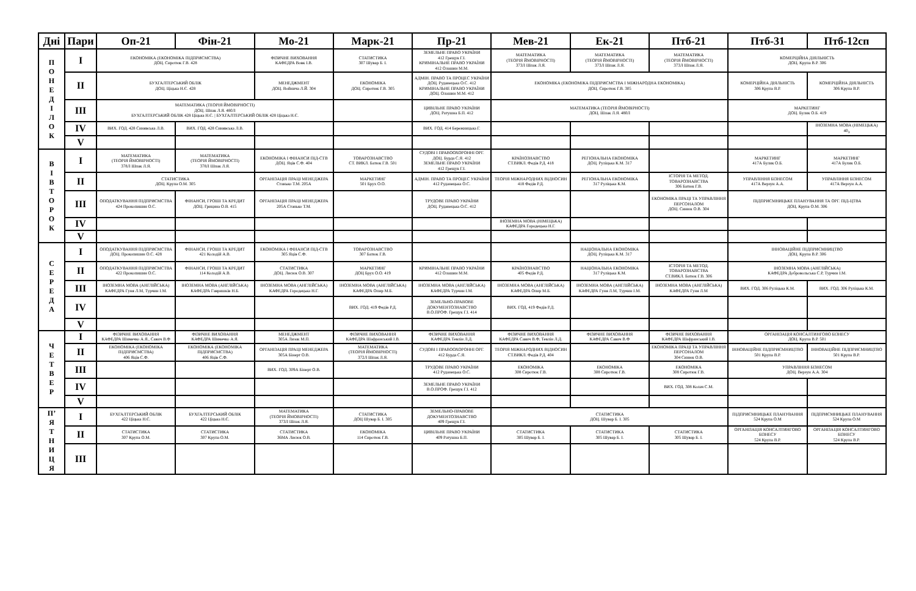| Дні | Пари | Оп-21 | Фін-21 | Мо-21 | Марк-21 | Пр-21 | Мев-21 | Ек-21 | Птб-21 | Птб-31 | Птб-12сп |
| --- | --- | --- | --- | --- | --- | --- | --- | --- | --- | --- | --- |
| П О Н Е Д І Л О К | I | ЕКОНОМІКА (ЕКОНОМІКА ПІДПРИЄМСТВА) ДОЦ. Сиротюк Г.В. 428 | | ФІЗИЧНЕ ВИХОВАННЯ КАФЕДРА Вовк І.В. | СТАТИСТИКА 307 Шувар Б. І. | ЗЕМЕЛЬНЕ ПРАВО УКРАЇНИ 412 Грещук Г.І. КРИМІНАЛЬНЕ ПРАВО УКРАЇНИ 412 Олашин М.М. | МАТЕМАТИКА (ТЕОРІЯ ЙМОВІРНОСТІ) 373Л Шпак Л.Я. | МАТЕМАТИКА (ТЕОРІЯ ЙМОВІРНОСТІ) 373Л Шпак Л.Я. | МАТЕМАТИКА (ТЕОРІЯ ЙМОВІРНОСТІ) 373Л Шпак Л.Я. | КОМЕРЦІЙНА ДІЯЛЬНІСТЬ ДОЦ. Крупа В.Р. 306 | |
| | II | БУХГАЛТЕРСЬКИЙ ОБЛІК ДОЦ. Ціцька Н.Є. 428 | | МЕНЕДЖМЕНТ ДОЦ. Войнича Л.Й. 304 | ЕКОНОМІКА ДОЦ. Сиротюк Г.В. 305 | АДМІН. ПРАВО ТА ПРОЦЕС УКРАЇНИ ДОЦ. Руданецька О.С. 412 КРИМІНАЛЬНЕ ПРАВО УКРАЇНИ ДОЦ. Олашин М.М. 412 | ЕКОНОМІКА (ЕКОНОМІКА ПІДПРИЄМСТВА І МІЖНАРОДНА ЕКОНОМІКА) ДОЦ. Сиротюк Г.В. 305 | | | КОМЕРЦІЙНА ДІЯЛЬНІСТЬ 306 Крупа В.Р. | КОМЕРЦІЙНА ДІЯЛЬНІСТЬ 306 Крупа В.Р. |
| | III | МАТЕМАТИКА (ТЕОРІЯ ЙМОВІРНОСТІ) ДОЦ. Шпак Л.Я. 480Л БУХГАЛТЕРСЬКИЙ ОБЛІК 428 Ціцька Н.Є. / БУХГАЛТЕРСЬКИЙ ОБЛІК 428 Ціцька Н.Є. | | | | ЦИВІЛЬНЕ ПРАВО УКРАЇНИ ДОЦ. Ратушна Б.П. 412 | МАТЕМАТИКА (ТЕОРІЯ ЙМОВІРНОСТІ) ДОЦ. Шпак Л.Я. 480Л | | | МАРКЕТИНГ ДОЦ. Булик О.Б. 419 | |
| | IV | ВИХ. ГОД. 428 Синявська Л.В. | ВИХ. ГОД. 428 Синявська Л.В. | | | ВИХ. ГОД. 414 Бережницька Г. | | | | | ІНОЗЕМНА МОВА (НІМЕЦЬКА) 40<sub>3</sub> |
| | V | | | | | | | | | | |
| В І В Т О Р О К | I | МАТЕМАТИКА (ТЕОРІЯ ЙМОВІРНОСТІ) 378Л Шпак Л.Я. | МАТЕМАТИКА (ТЕОРІЯ ЙМОВІРНОСТІ) 378Л Шпак Л.Я. | ЕКОНОМІКА І ФІНАНСИ ПІД-СТВ ДОЦ. Яців С.Ф. 404 | ТОВАРОЗНАВСТВО СТ. ВИКЛ. Батюк Г.В. 501 | СУДОВІ І ПРАВООХОРОННІ ОРГ. ДОЦ. Бурда С.Я. 412 ЗЕМЕЛЬНЕ ПРАВО УКРАЇНИ 412 Грещук Г.І. | КРАЇНОЗНАВСТВО СТ.ВИКЛ. Федів Р.Д. 418 | РЕГІОНАЛЬНА ЕКОНОМІКА ДОЦ. Руліцька К.М. 317 | | МАРКЕТИНГ 417А Булик О.Б. | МАРКЕТИНГ 417А Булик О.Б. |
| | II | СТАТИСТИКА ДОЦ. Крупа О.М. 305 | | ОРГАНІЗАЦІЯ ПРАЦІ МЕНЕДЖЕРА Станько Т.М. 205А | МАРКЕТИНГ 501 Брух О.О. | АДМІН. ПРАВО ТА ПРОЦЕС УКРАЇНИ 412 Руданецька О.С. | ТЕОРІЯ МІЖНАРОДНИХ ВІДНОСИН 418 Федів Р.Д. | РЕГІОНАЛЬНА ЕКОНОМІКА 317 Руліцька К.М. | ІСТОРІЯ ТА МЕТОД. ТОВАРОЗНАВСТВА 306 Батюк Г.В. | УПРАВЛІННЯ БІЗНЕСОМ 417А Верзун А.А. | УПРАВЛІННЯ БІЗНЕСОМ 417А Верзун А.А. |
| | III | ОПОДАТКУВАННЯ ПІДПРИЄМСТВА 424 Прокопишин О.С. | ФІНАНСИ, ГРОШІ ТА КРЕДИТ ДОЦ. Грицина О.В. 415 | ОРГАНІЗАЦІЯ ПРАЦІ МЕНЕДЖЕРА 205А Станько Т.М. | | ТРУДОВЕ ПРАВО УКРАЇНИ ДОЦ. Руданецька О.С. 412 | | | ЕКОНОМІКА ПРАЦІ ТА УПРАВЛІННЯ ПЕРСОНАЛОМ ДОЦ. Синюк О.В. 304 | ПІДПРИЄМНИЦЬКЕ ПЛАНУВАННЯ ТА ОРГ. ПІД-ЦТВА ДОЦ. Крупа О.М. 306 | |
| | IV | | | | | | ІНОЗЕМНА МОВА (НІМЕЦЬКА) КАФЕДРА Городецька Н.Г. | | | | |
| | V | | | | | | | | | | |
| С Е Р Е Д А | I | ОПОДАТКУВАННЯ ПІДПРИЄМСТВА ДОЦ. Прокопишин О.С. 428 | ФІНАНСИ, ГРОШІ ТА КРЕДИТ 421 Колодій А.В. | ЕКОНОМІКА І ФІНАНСИ ПІД-СТВ 305 Яців С.Ф. | ТОВАРОЗНАВСТВО 307 Батюк Г.В. | | | НАЦІОНАЛЬНА ЕКОНОМІКА ДОЦ. Руліцька К.М. 317 | | ІННОВАЦІЙНЕ ПІДПРИЄМНИЦТВО ДОЦ. Крупа В.Р. 306 | |
| | II | ОПОДАТКУВАННЯ ПІДПРИЄМСТВА 422 Прокопишин О.С. | ФІНАНСИ, ГРОШІ ТА КРЕДИТ 114 Колодій А.В. | СТАТИСТИКА ДОЦ. Лисюк О.В. 307 | МАРКЕТИНГ ДОЦ Брух О.О. 419 | КРИМІНАЛЬНЕ ПРАВО УКРАЇНИ 412 Олашин М.М. | КРАЇНОЗНАВСТВО 405 Федів Р.Д. | НАЦІОНАЛЬНА ЕКОНОМІКА 317 Руліцька К.М. | ІСТОРІЯ ТА МЕТОД. ТОВАРОЗНАВСТВА СТ.ВИКЛ. Батюк Г.В. 306 | ІНОЗЕМНА МОВА (АНГЛІЙСЬКА) КАФЕДРА Добровольська С.Р, Турчин І.М. | |
| | III | ІНОЗЕМНА МОВА (АНГЛІЙСЬКА) КАФЕДРА Гуня Л.М, Турчин І.М. | ІНОЗЕМНА МОВА (АНГЛІЙСЬКА) КАФЕДРА Гавришків Н.Б. | ІНОЗЕМНА МОВА (АНГЛІЙСЬКА) КАФЕДРА Городецька Н.Г. | ІНОЗЕМНА МОВА (АНГЛІЙСЬКА) КАФЕДРА Опир М.Б. | ІНОЗЕМНА МОВА (АНГЛІЙСЬКА) КАФЕДРА Турчин І.М. | ІНОЗЕМНА МОВА (АНГЛІЙСЬКА) КАФЕДРА Опир М.Б. | ІНОЗЕМНА МОВА (АНГЛІЙСЬКА) КАФЕДРА Гуня Л.М, Турчин І.М. | ІНОЗЕМНА МОВА (АНГЛІЙСЬКА) КАФЕДРА Гуня Л.М | ВИХ. ГОД. 306 Руліцька К.М. | ВИХ. ГОД. 306 Руліцька К.М. |
| | IV | | | | ВИХ. ГОД. 419 Федів Р.Д. | ЗЕМЕЛЬНО-ПРАВОВЕ ДОКУМЕНТОЗНАВСТВО В.О.ПРОФ. Грещук Г.І. 414 | ВИХ. ГОД. 419 Федів Р.Д. | | | | |
| | V | | | | | | | | | | |
| Ч Е Т В Е Р | I | ФІЗИЧНЕ ВИХОВАННЯ КАФЕДРА Шимечко А.Я., Савич В.Ф | ФІЗИЧНЕ ВИХОВАННЯ КАФЕДРА Шимечко А.Я. | МЕНЕДЖМЕНТ 305А Лизак М.П. | ФІЗИЧНЕ ВИХОВАННЯ КАФЕДРА Шафранський І.В. | ФІЗИЧНЕ ВИХОВАННЯ КАФЕДРА Тевлін Л.Д. | ФІЗИЧНЕ ВИХОВАННЯ КАФЕДРА Савич В.Ф, Тевлін Л.Д. | ФІЗИЧНЕ ВИХОВАННЯ КАФЕДРА Савич В.Ф | ФІЗИЧНЕ ВИХОВАННЯ КАФЕДРА Шафранський І.В. | ОРГАНІЗАЦІЯ КОНСАЛТИНГОВО БІЗНЕСУ ДОЦ. Крупа В.Р. 501 | |
| | II | ЕКОНОМІКА (ЕКОНОМІКА ПІДПРИЄМСТВА) 406 Яців С.Ф. | ЕКОНОМІКА (ЕКОНОМІКА ПІДПРИЄМСТВА) 406 Яців С.Ф. | ОРГАНІЗАЦІЯ ПРАЦІ МЕНЕДЖЕРА 305А Бінерт О.В. | МАТЕМАТИКА (ТЕОРІЯ ЙМОВІРНОСТІ) 372Л Шпак Л.Я. | СУДОВІ І ПРАВООХОРОННІ ОРГ. 412 Бурда С.Я. | ТЕОРІЯ МІЖНАРОДНИХ ВІДНОСИН СТ.ВИКЛ. Федів Р.Д. 404 | | ЕКОНОМІКА ПРАЦІ ТА УПРАВЛІННЯ ПЕРСОНАЛОМ 304 Синюк О.В. | ІННОВАЦІЙНЕ ПІДПРИЄМНИЦТВО 501 Крупа В.Р. | ІННОВАЦІЙНЕ ПІДПРИЄМНИЦТВО 501 Крупа В.Р. |
| | III | | | ВИХ. ГОД. 309А Бінерт О.В. | | ТРУДОВЕ ПРАВО УКРАЇНИ 412 Руданецька О.С. | ЕКОНОМІКА 308 Сиротюк Г.В. | ЕКОНОМІКА 308 Сиротюк Г.В. | ЕКОНОМІКА 308 Сиротюк Г.В. | УПРАВЛІННЯ БІЗНЕСОМ ДОЦ. Верзун А.А. 304 | |
| | IV | | | | | ЗЕМЕЛЬНЕ ПРАВО УКРАЇНИ В.О.ПРОФ. Грещук Г.І. 412 | | | ВИХ. ГОД. 308 Колач С.М. | | |
| | V | | | | | | | | | | |
| П’ Я Т Н И Ц Я | I | БУХГАЛТЕРСЬКИЙ ОБЛІК 422 Ціцька Н.Є. | БУХГАЛТЕРСЬКИЙ ОБЛІК 422 Ціцька Н.Є. | МАТЕМАТИКА (ТЕОРІЯ ЙМОВІРНОСТІ) 373Л Шпак Л.Я. | СТАТИСТИКА ДОЦ Шувар Б. І. 305 | ЗЕМЕЛЬНО-ПРАВОВЕ ДОКУМЕНТОЗНАВСТВО 409 Грещук Г.І. | СТАТИСТИКА ДОЦ. Шувар Б. І. 305 | | | ПІДПРИЄМНИЦЬКЕ ПЛАНУВАННЯ 524 Крупа О.М | ПІДПРИЄМНИЦЬКЕ ПЛАНУВАННЯ 524 Крупа О.М |
| | II | СТАТИСТИКА 307 Крупа О.М. | СТАТИСТИКА 307 Крупа О.М. | СТАТИСТИКА 36МА Лисюк О.В. | ЕКОНОМІКА 114 Сиротюк Г.В. | ЦИВІЛЬНЕ ПРАВО УКРАЇНИ 409 Ратушна Б.П. | СТАТИСТИКА 305 Шувар Б. І. | СТАТИСТИКА 305 Шувар Б. І. | СТАТИСТИКА 305 Шувар Б. І. | ОРГАНІЗАЦІЯ КОНСАЛТИНГОВО БІЗНЕСУ 524 Крупа В.Р. | ОРГАНІЗАЦІЯ КОНСАЛТИНГОВО БІЗНЕСУ 524 Крупа В.Р. |
| | III | | | | | | | | | | |